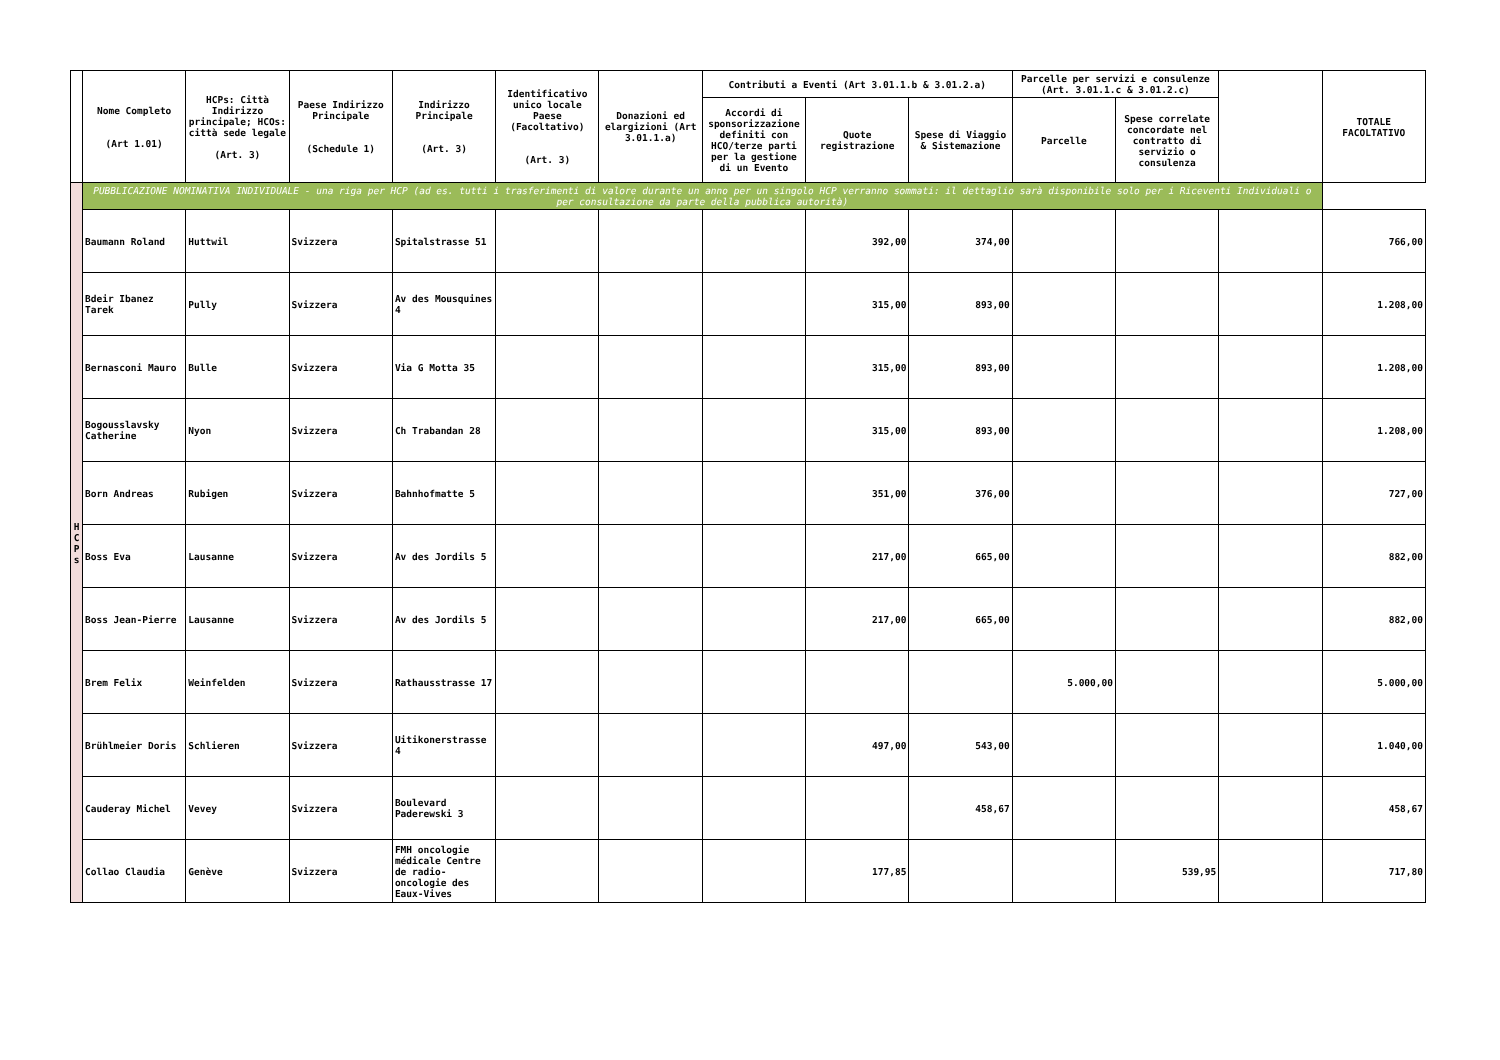| | Nome Completo (Art 1.01) | HCPs: Città Indirizzo principale; HCOs: città sede legale (Art. 3) | Paese Indirizzo Principale (Schedule 1) | Indirizzo Principale (Art. 3) | Identificativo unico locale Paese (Facoltativo) (Art. 3) | Donazioni ed elargizioni (Art 3.01.1.a) | Contributi a Eventi (Art 3.01.1.b & 3.01.2.a) | | | Parcelle per servizi e consulenze (Art. 3.01.1.c & 3.01.2.c) | | | TOTALE FACOLTATIVO |
| --- | --- | --- | --- | --- | --- | --- | --- | --- | --- | --- | --- | --- | --- |
| | | | | | | | Accordi di sponsorizzazione definiti con HCO/terze parti per la gestione di un Evento | Quote registrazione | Spese di Viaggio & Sistemazione | Parcelle | Spese correlate concordate nel contratto di servizio o consulenza | | |
| H C P s | PUBBLICAZIONE NOMINATIVA INDIVIDUALE - una riga per HCP (ad es. tutti i trasferimenti di valore durante un anno per un singolo HCP verranno sommati: il dettaglio sarà disponibile solo per i Riceventi Individuali o per consultazione da parte della pubblica autorità) | | | | | | | | | | | | |
| | Baumann Roland | Huttwil | Svizzera | Spitalstrasse 51 | | | | 392,00 | 374,00 | | | | 766,00 |
| | Bdeir Ibanez Tarek | Pully | Svizzera | Av des Mousquines 4 | | | | 315,00 | 893,00 | | | | 1.208,00 |
| | Bernasconi Mauro | Bulle | Svizzera | Via G Motta 35 | | | | 315,00 | 893,00 | | | | 1.208,00 |
| | Bogousslavsky Catherine | Nyon | Svizzera | Ch Trabandan 28 | | | | 315,00 | 893,00 | | | | 1.208,00 |
| | Born Andreas | Rubigen | Svizzera | Bahnhofmatte 5 | | | | 351,00 | 376,00 | | | | 727,00 |
| | Boss Eva | Lausanne | Svizzera | Av des Jordils 5 | | | | 217,00 | 665,00 | | | | 882,00 |
| | Boss Jean-Pierre | Lausanne | Svizzera | Av des Jordils 5 | | | | 217,00 | 665,00 | | | | 882,00 |
| | Brem Felix | Weinfelden | Svizzera | Rathausstrasse 17 | | | | | | 5.000,00 | | | 5.000,00 |
| | Brühlmeier Doris | Schlieren | Svizzera | Uitikonerstrasse 4 | | | | 497,00 | 543,00 | | | | 1.040,00 |
| | Cauderay Michel | Vevey | Svizzera | Boulevard Paderewski 3 | | | | | 458,67 | | | | 458,67 |
| | Collao Claudia | Genève | Svizzera | FMH oncologie médicale Centre de radio-oncologie des Eaux-Vives | | | | 177,85 | | | 539,95 | | 717,80 |